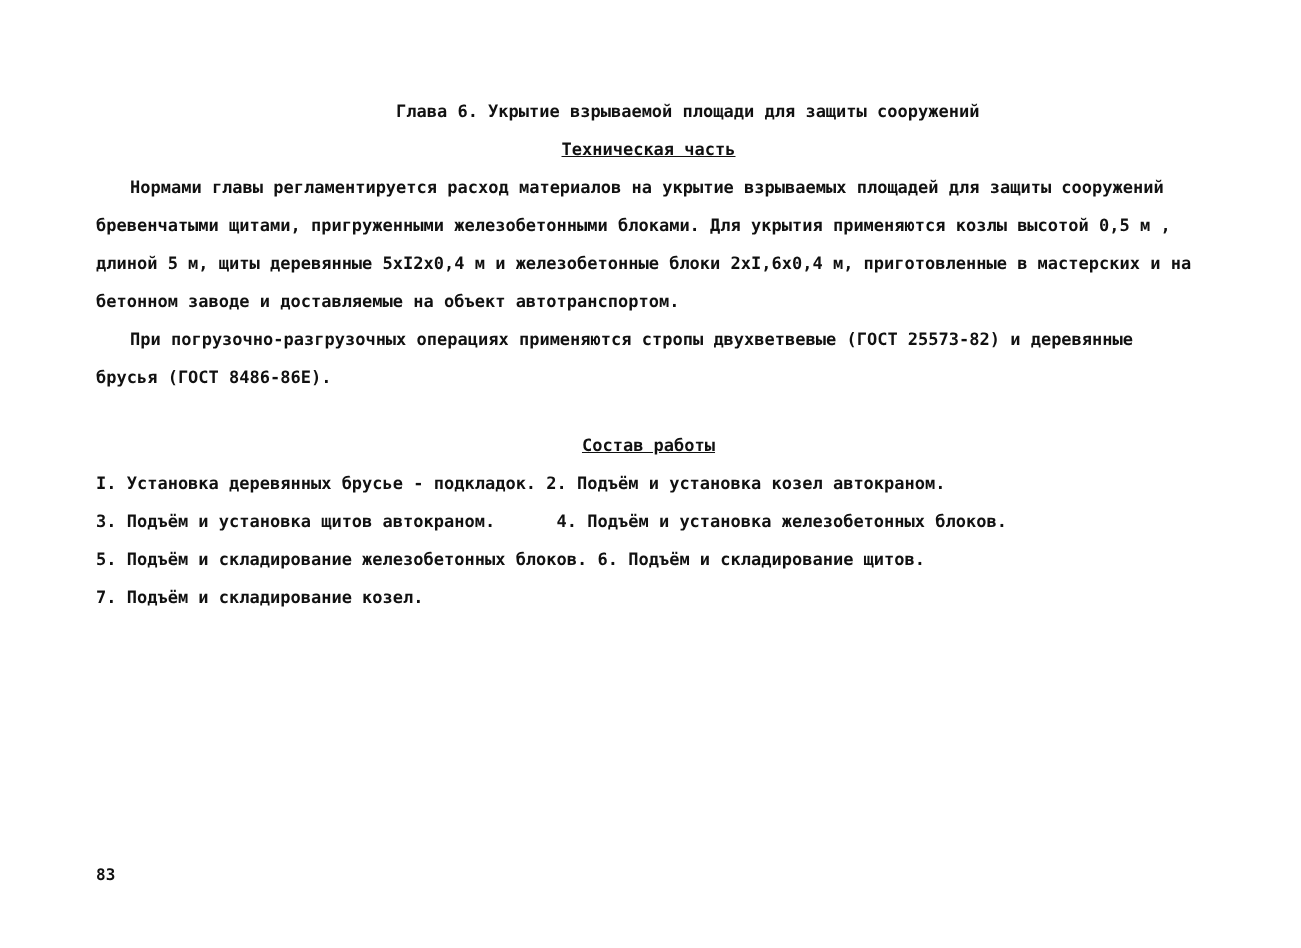Глава 6. Укрытие взрываемой площади для защиты сооружений
Техническая часть
Нормами главы регламентируется расход материалов на укрытие взрываемых площадей для защиты сооружений бревенчатыми щитами, пригруженными железобетонными блоками. Для укрытия применяются козлы высотой 0,5 м , длиной 5 м, щиты деревянные 5xI2x0,4 м и железобетонные блоки 2xI,6x0,4 м, приготовленные в мастерских и на бетонном заводе и доставляемые на объект автотранспортом.
При погрузочно-разгрузочных операциях применяются стропы двухветвевые (ГОСТ 25573-82) и деревянные брусья (ГОСТ 8486-86Е).
Состав работы
I. Установка деревянных брусье - подкладок. 2. Подъём и установка козел автокраном.
3. Подъём и установка щитов автокраном. 4. Подъём и установка железобетонных блоков.
5. Подъём и складирование железобетонных блоков. 6. Подъём и складирование щитов.
7. Подъём и складирование козел.
83